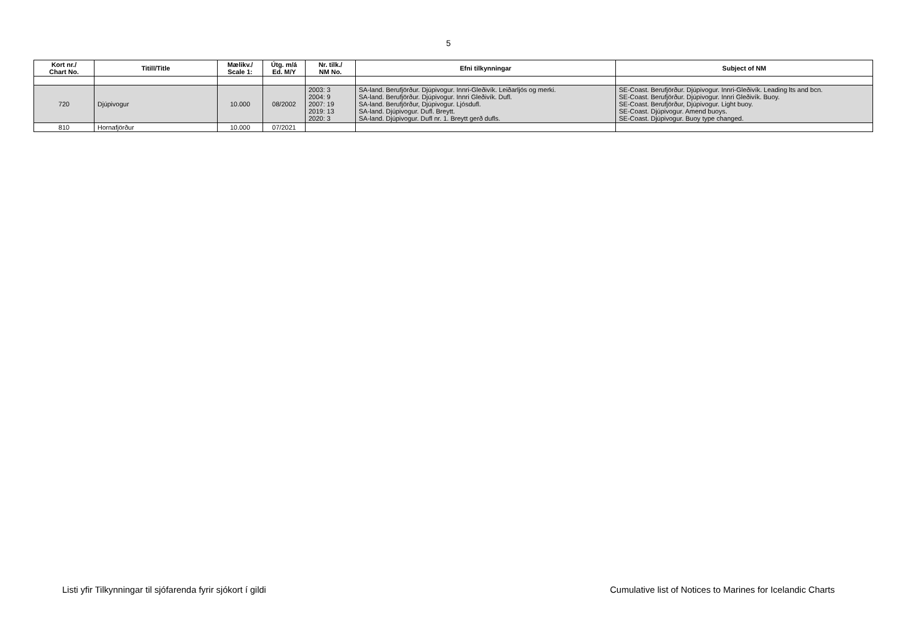5
| Kort nr./ Chart No. | Titill/Title | Mælikv./ Scale 1: | Útg. m/á Ed. M/Y | Nr. tilk./ NM No. | Efni tilkynningar | Subject of NM |
| --- | --- | --- | --- | --- | --- | --- |
| 720 | Djúpivogur | 10.000 | 08/2002 | 2003: 3 2004: 9 2007: 19 2019: 13 2020: 3 | SA-land. Berufjörður. Djúpivogur. Innri-Gleðivík. Leiðarljós og merki. SA-land. Berufjörður. Djúpivogur. Innri Gleðivík. Dufl. SA-land. Berufjörður, Djúpivogur. Ljósdufl. SA-land. Djúpivogur. Dufl. Breytt. SA-land. Djúpivogur. Dufl nr. 1. Breytt gerð dufls. | SE-Coast. Berufjörður. Djúpivogur. Innri-Gleðivík. Leading lts and bcn. SE-Coast. Berufjörður. Djúpivogur. Innri Gleðivík. Buoy. SE-Coast. Berufjörður, Djúpivogur. Light buoy. SE-Coast. Djúpivogur. Amend buoys. SE-Coast. Djúpivogur. Buoy type changed. |
| 810 | Hornafjörður | 10.000 | 07/2021 | | | |
Listi yfir Tilkynningar til sjófarenda fyrir sjókort í gildi Cumulative list of Notices to Marines for Icelandic Charts